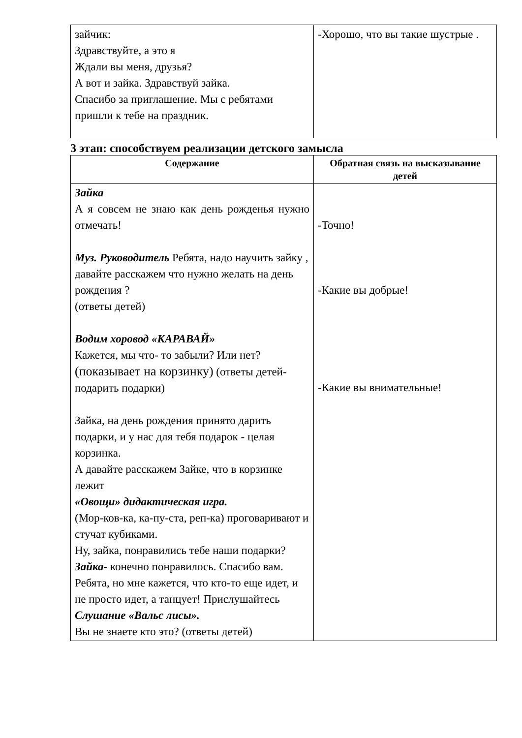| зайчик: Здравствуйте, а это я Ждали вы меня, друзья? А вот и зайка. Здравствуй зайка. Спасибо за приглашение. Мы с ребятами пришли к тебе на праздник. | -Хорошо, что вы такие шустрые . |
3 этап: способствуем реализации детского замысла
| Содержание | Обратная связь на высказывание детей |
| --- | --- |
| Зайка А я совсем не знаю как день рожденья нужно отмечать! Муз. Руководитель Ребята, надо научить зайку , давайте расскажем что нужно желать на день рождения ? (ответы детей) Водим хоровод «КАРАВАЙ» Кажется, мы что- то забыли? Или нет? (показывает на корзинку) (ответы детей- подарить подарки) Зайка, на день рождения принято дарить подарки, и у нас для тебя подарок - целая корзинка. А давайте расскажем Зайке, что в корзинке лежит «Овощи» дидактическая игра. (Мор-ков-ка, ка-пу-ста, реп-ка) проговаривают и стучат кубиками. Ну, зайка, понравились тебе наши подарки? Зайка- конечно понравилось. Спасибо вам. Ребята, но мне кажется, что кто-то еще идет, и не просто идет, а танцует! Прислушайтесь Слушание «Вальс лисы». Вы не знаете кто это? (ответы детей) | -Точно! -Какие вы добрые! -Какие вы внимательные! |